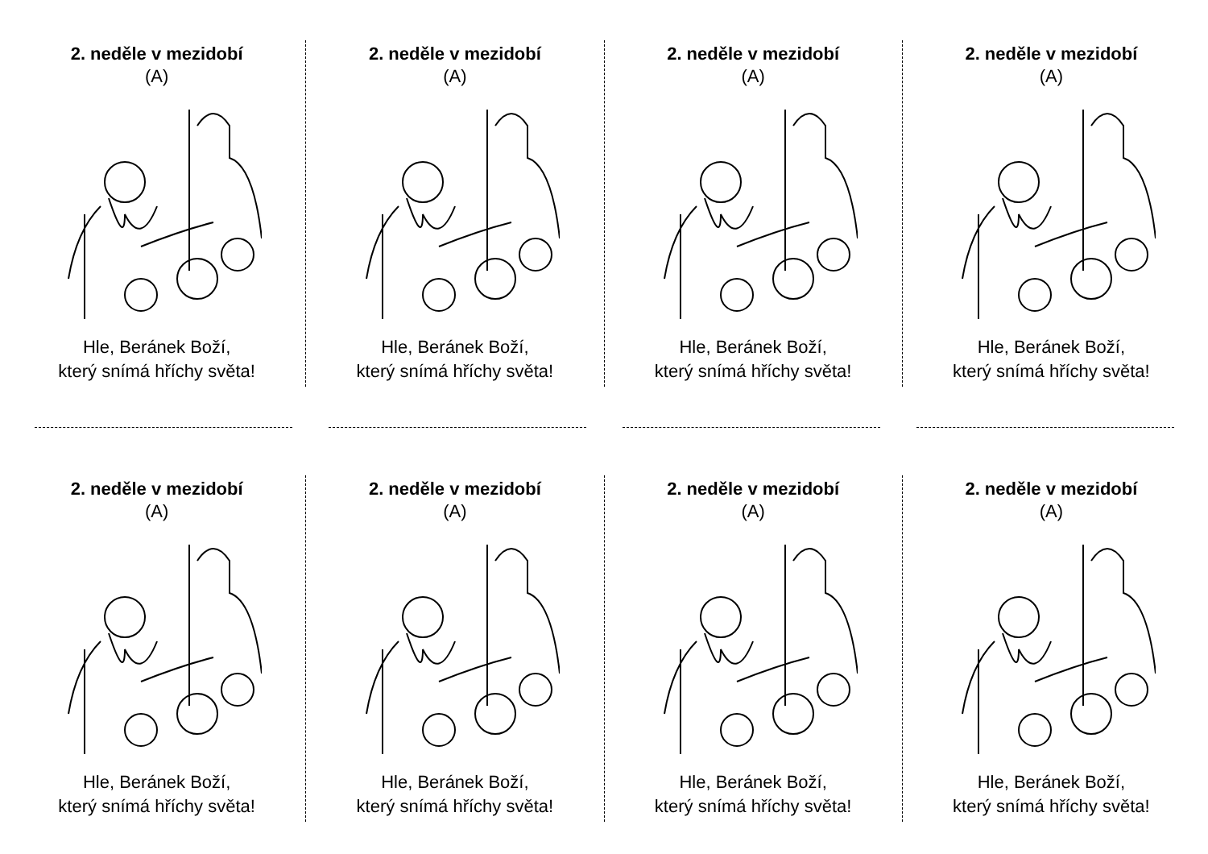2. neděle v mezidobí
(A)
Hle, Beránek Boží,
který snímá hříchy světa!
2. neděle v mezidobí
(A)
Hle, Beránek Boží,
který snímá hříchy světa!
2. neděle v mezidobí
(A)
Hle, Beránek Boží,
který snímá hříchy světa!
2. neděle v mezidobí
(A)
Hle, Beránek Boží,
který snímá hříchy světa!
2. neděle v mezidobí
(A)
Hle, Beránek Boží,
který snímá hříchy světa!
2. neděle v mezidobí
(A)
Hle, Beránek Boží,
který snímá hříchy světa!
2. neděle v mezidobí
(A)
Hle, Beránek Boží,
který snímá hříchy světa!
2. neděle v mezidobí
(A)
Hle, Beránek Boží,
který snímá hříchy světa!